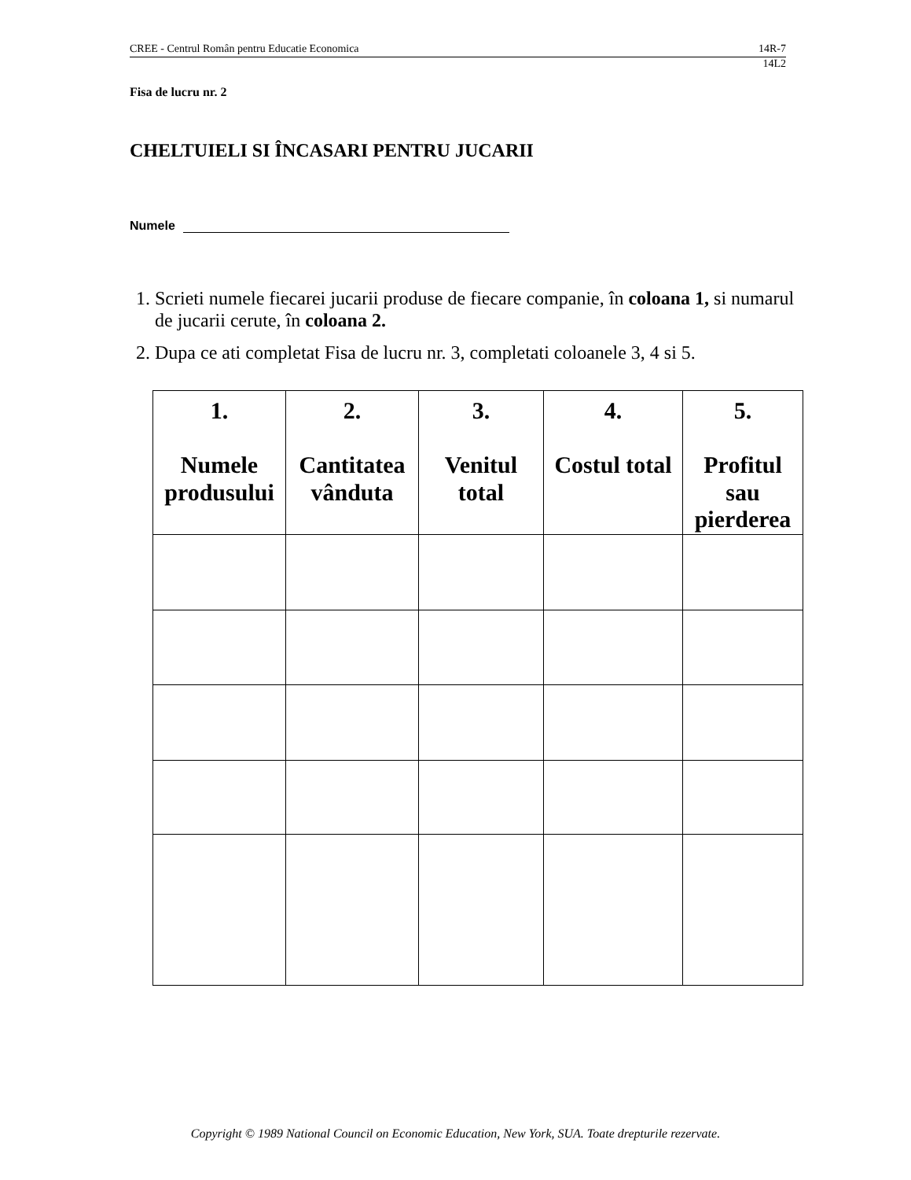CREE - Centrul Român pentru Educatie Economica 14R-7
14L2
Fisa de lucru nr. 2
CHELTUIELI SI ÎNCASARI PENTRU JUCARII
Numele
1. Scrieti numele fiecarei jucarii produse de fiecare companie, în coloana 1, si numarul de jucarii cerute, în coloana 2.
2. Dupa ce ati completat Fisa de lucru nr. 3, completati coloanele 3, 4 si 5.
| 1. Numele produsului | 2. Cantitatea vânduta | 3. Venitul total | 4. Costul total | 5. Profitul sau pierderea |
| --- | --- | --- | --- | --- |
Copyright © 1989 National Council on Economic Education, New York, SUA. Toate drepturile rezervate.